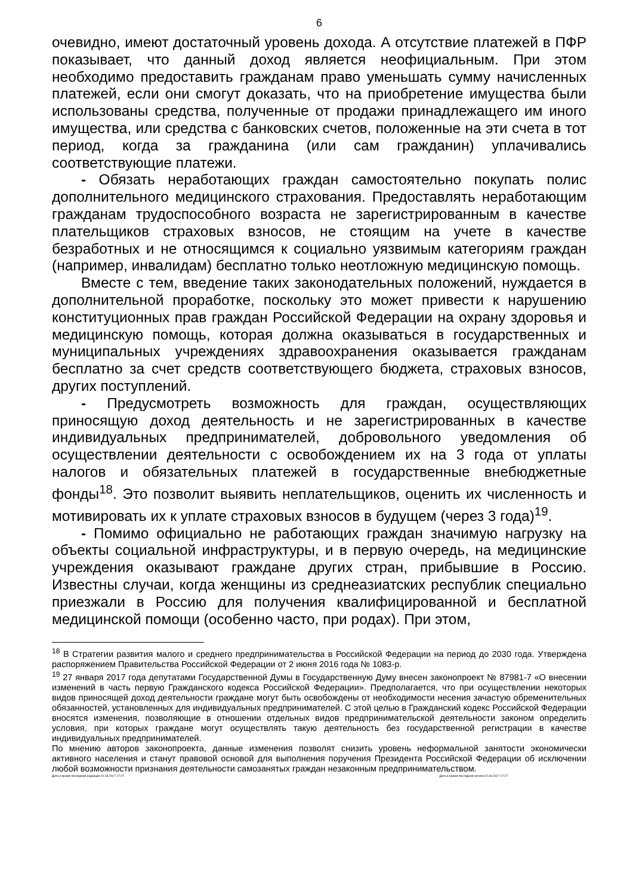6
очевидно, имеют достаточный уровень дохода. А отсутствие платежей в ПФР показывает, что данный доход является неофициальным. При этом необходимо предоставить гражданам право уменьшать сумму начисленных платежей, если они смогут доказать, что на приобретение имущества были использованы средства, полученные от продажи принадлежащего им иного имущества, или средства с банковских счетов, положенные на эти счета в тот период, когда за гражданина (или сам гражданин) уплачивались соответствующие платежи.
- Обязать неработающих граждан самостоятельно покупать полис дополнительного медицинского страхования. Предоставлять неработающим гражданам трудоспособного возраста не зарегистрированным в качестве плательщиков страховых взносов, не стоящим на учете в качестве безработных и не относящимся к социально уязвимым категориям граждан (например, инвалидам) бесплатно только неотложную медицинскую помощь.
Вместе с тем, введение таких законодательных положений, нуждается в дополнительной проработке, поскольку это может привести к нарушению конституционных прав граждан Российской Федерации на охрану здоровья и медицинскую помощь, которая должна оказываться в государственных и муниципальных учреждениях здравоохранения оказывается гражданам бесплатно за счет средств соответствующего бюджета, страховых взносов, других поступлений.
- Предусмотреть возможность для граждан, осуществляющих приносящую доход деятельность и не зарегистрированных в качестве индивидуальных предпринимателей, добровольного уведомления об осуществлении деятельности с освобождением их на 3 года от уплаты налогов и обязательных платежей в государственные внебюджетные фонды<sup>18</sup>. Это позволит выявить неплательщиков, оценить их численность и мотивировать их к уплате страховых взносов в будущем (через 3 года)<sup>19</sup>.
- Помимо официально не работающих граждан значимую нагрузку на объекты социальной инфраструктуры, и в первую очередь, на медицинские учреждения оказывают граждане других стран, прибывшие в Россию. Известны случаи, когда женщины из среднеазиатских республик специально приезжали в Россию для получения квалифицированной и бесплатной медицинской помощи (особенно часто, при родах). При этом,
<sup>18</sup> В Стратегии развития малого и среднего предпринимательства в Российской Федерации на период до 2030 года. Утверждена распоряжением Правительства Российской Федерации от 2 июня 2016 года № 1083-р.
<sup>19</sup> 27 января 2017 года депутатами Государственной Думы в Государственную Думу внесен законопроект № 87981-7 «О внесении изменений в часть первую Гражданского кодекса Российской Федерации». Предполагается, что при осуществлении некоторых видов приносящей доход деятельности граждане могут быть освобождены от необходимости несения зачастую обременительных обязанностей, установленных для индивидуальных предпринимателей. С этой целью в Гражданский кодекс Российской Федерации вносятся изменения, позволяющие в отношении отдельных видов предпринимательской деятельности законом определить условия, при которых граждане могут осуществлять такую деятельность без государственной регистрации в качестве индивидуальных предпринимателей.
По мнению авторов законопроекта, данные изменения позволят снизить уровень неформальной занятости экономически активного населения и станут правовой основой для выполнения поручения Президента Российской Федерации об исключении любой возможности признания деятельности самозанятых граждан незаконным предпринимательством.
Дата и время последней редакции 02.03.2017 17:27 Дата и время последней печати 02.03.2017 17:27